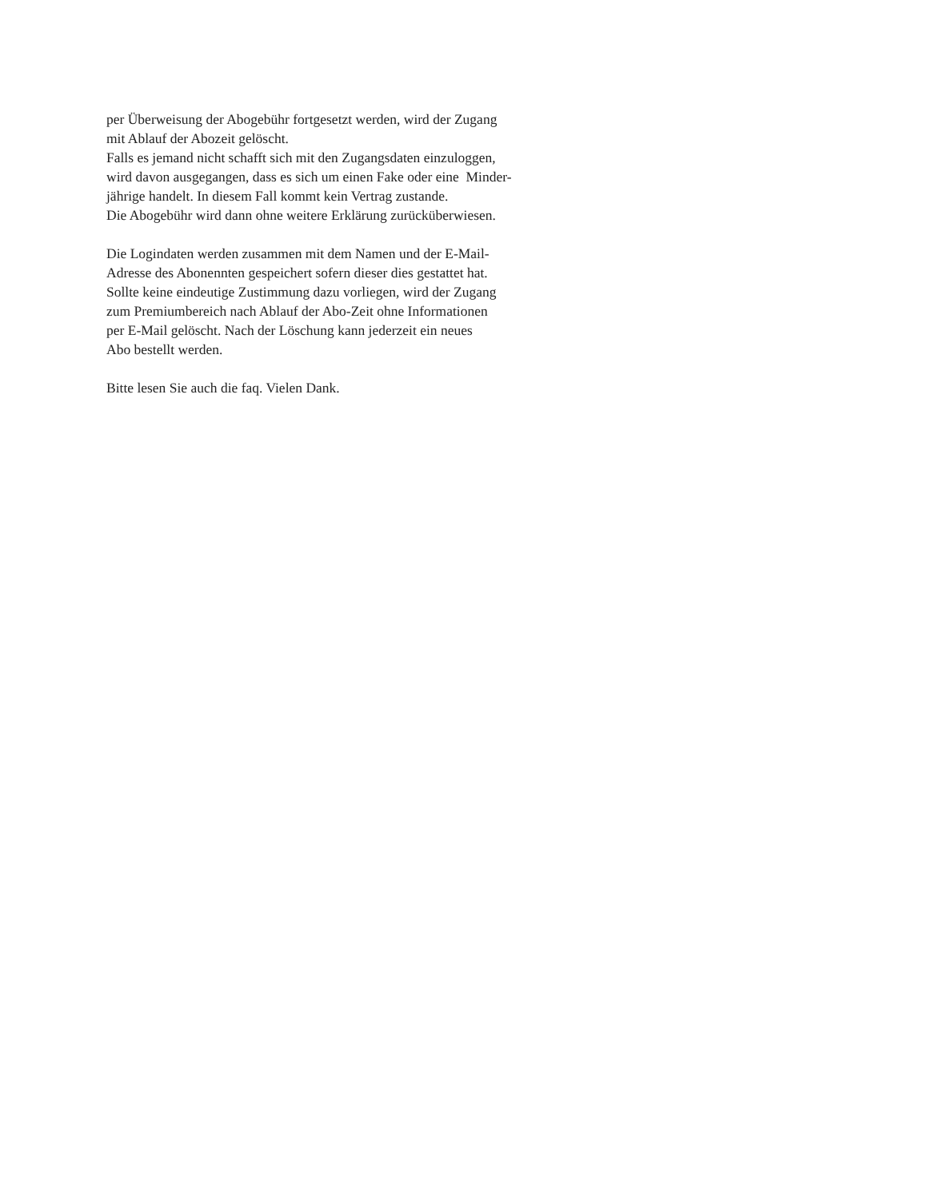per Überweisung der Abogebühr fortgesetzt werden, wird der Zugang
mit Ablauf der Abozeit gelöscht.
Falls es jemand nicht schafft sich mit den Zugangsdaten einzuloggen,
wird davon ausgegangen, dass es sich um einen Fake oder eine Minder-
jährige handelt. In diesem Fall kommt kein Vertrag zustande.
Die Abogebühr wird dann ohne weitere Erklärung zurücküberwiesen.
Die Logindaten werden zusammen mit dem Namen und der E-Mail-
Adresse des Abonennten gespeichert sofern dieser dies gestattet hat.
Sollte keine eindeutige Zustimmung dazu vorliegen, wird der Zugang
zum Premiumbereich nach Ablauf der Abo-Zeit ohne Informationen
per E-Mail gelöscht. Nach der Löschung kann jederzeit ein neues
Abo bestellt werden.
Bitte lesen Sie auch die faq. Vielen Dank.